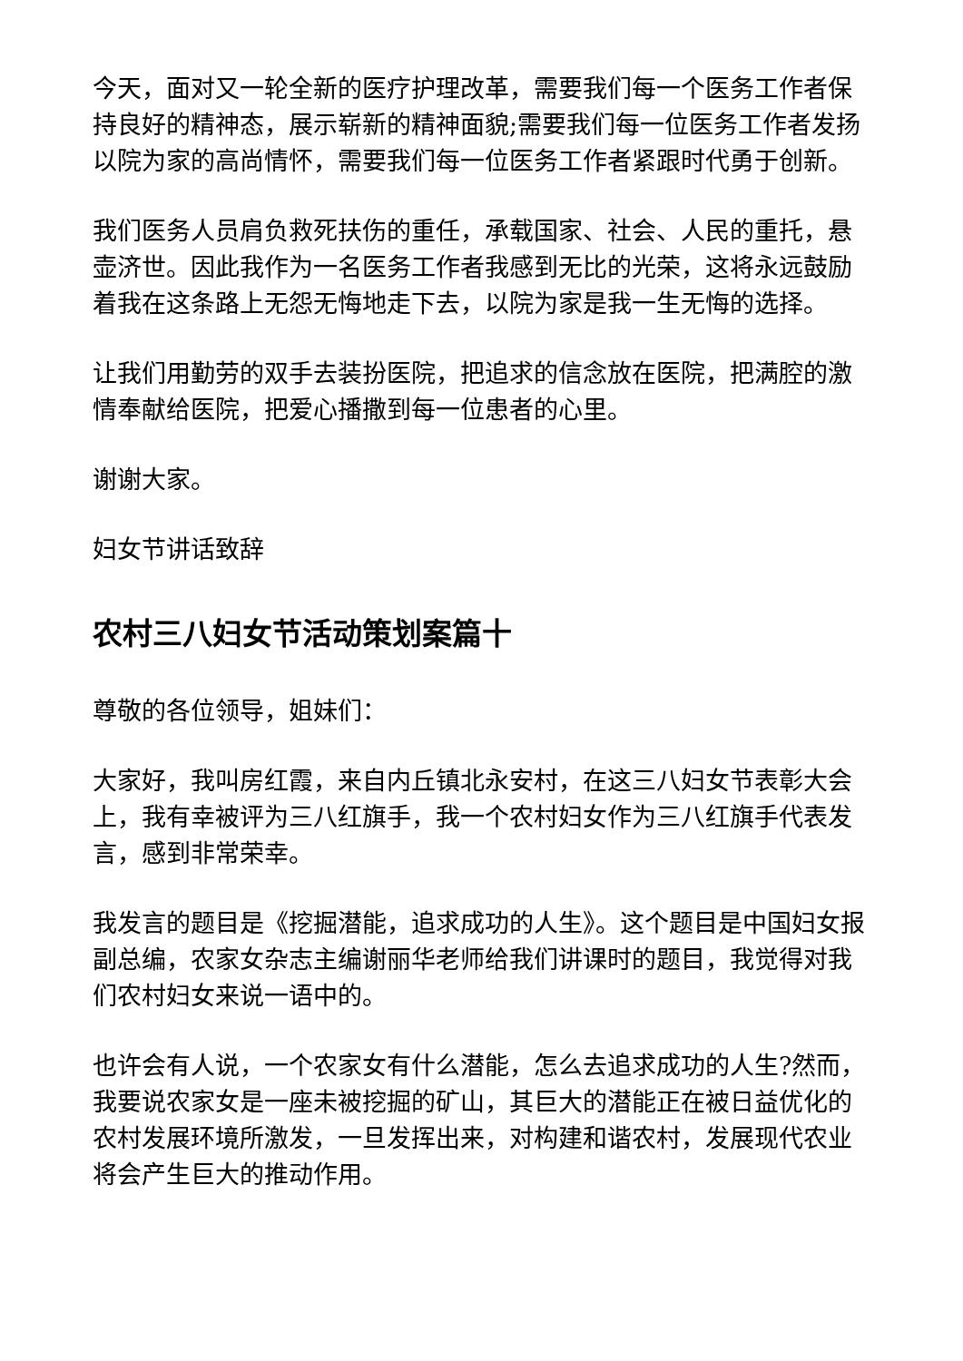今天，面对又一轮全新的医疗护理改革，需要我们每一个医务工作者保持良好的精神态，展示崭新的精神面貌;需要我们每一位医务工作者发扬以院为家的高尚情怀，需要我们每一位医务工作者紧跟时代勇于创新。
我们医务人员肩负救死扶伤的重任，承载国家、社会、人民的重托，悬壶济世。因此我作为一名医务工作者我感到无比的光荣，这将永远鼓励着我在这条路上无怨无悔地走下去，以院为家是我一生无悔的选择。
让我们用勤劳的双手去装扮医院，把追求的信念放在医院，把满腔的激情奉献给医院，把爱心播撒到每一位患者的心里。
谢谢大家。
妇女节讲话致辞
农村三八妇女节活动策划案篇十
尊敬的各位领导，姐妹们：
大家好，我叫房红霞，来自内丘镇北永安村，在这三八妇女节表彰大会上，我有幸被评为三八红旗手，我一个农村妇女作为三八红旗手代表发言，感到非常荣幸。
我发言的题目是《挖掘潜能，追求成功的人生》。这个题目是中国妇女报副总编，农家女杂志主编谢丽华老师给我们讲课时的题目，我觉得对我们农村妇女来说一语中的。
也许会有人说，一个农家女有什么潜能，怎么去追求成功的人生?然而，我要说农家女是一座未被挖掘的矿山，其巨大的潜能正在被日益优化的农村发展环境所激发，一旦发挥出来，对构建和谐农村，发展现代农业将会产生巨大的推动作用。